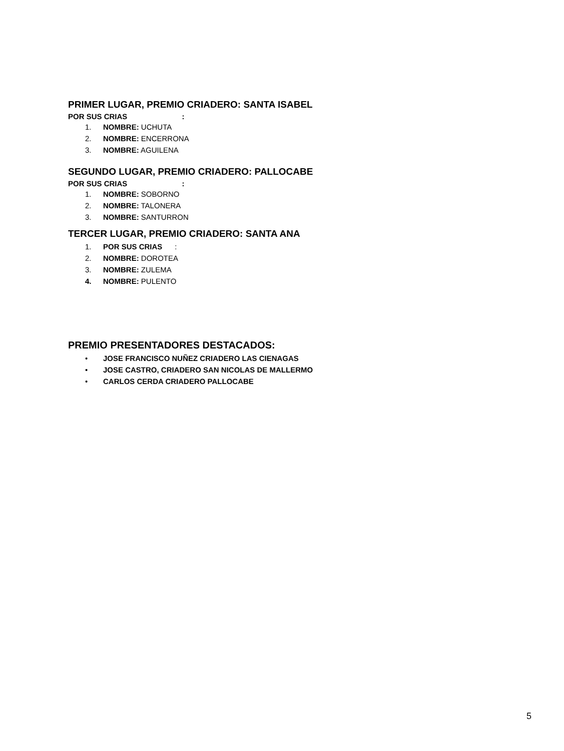PRIMER LUGAR, PREMIO CRIADERO: SANTA ISABEL
POR SUS CRIAS :
1. NOMBRE: UCHUTA
2. NOMBRE: ENCERRONA
3. NOMBRE: AGUILENA
SEGUNDO LUGAR, PREMIO CRIADERO: PALLOCABE
POR SUS CRIAS :
1. NOMBRE: SOBORNO
2. NOMBRE: TALONERA
3. NOMBRE: SANTURRON
TERCER LUGAR, PREMIO CRIADERO: SANTA ANA
1. POR SUS CRIAS :
2. NOMBRE: DOROTEA
3. NOMBRE: ZULEMA
4. NOMBRE: PULENTO
PREMIO PRESENTADORES DESTACADOS:
• JOSE FRANCISCO NUÑEZ CRIADERO LAS CIENAGAS
• JOSE CASTRO, CRIADERO SAN NICOLAS DE MALLERMO
• CARLOS CERDA CRIADERO PALLOCABE
5